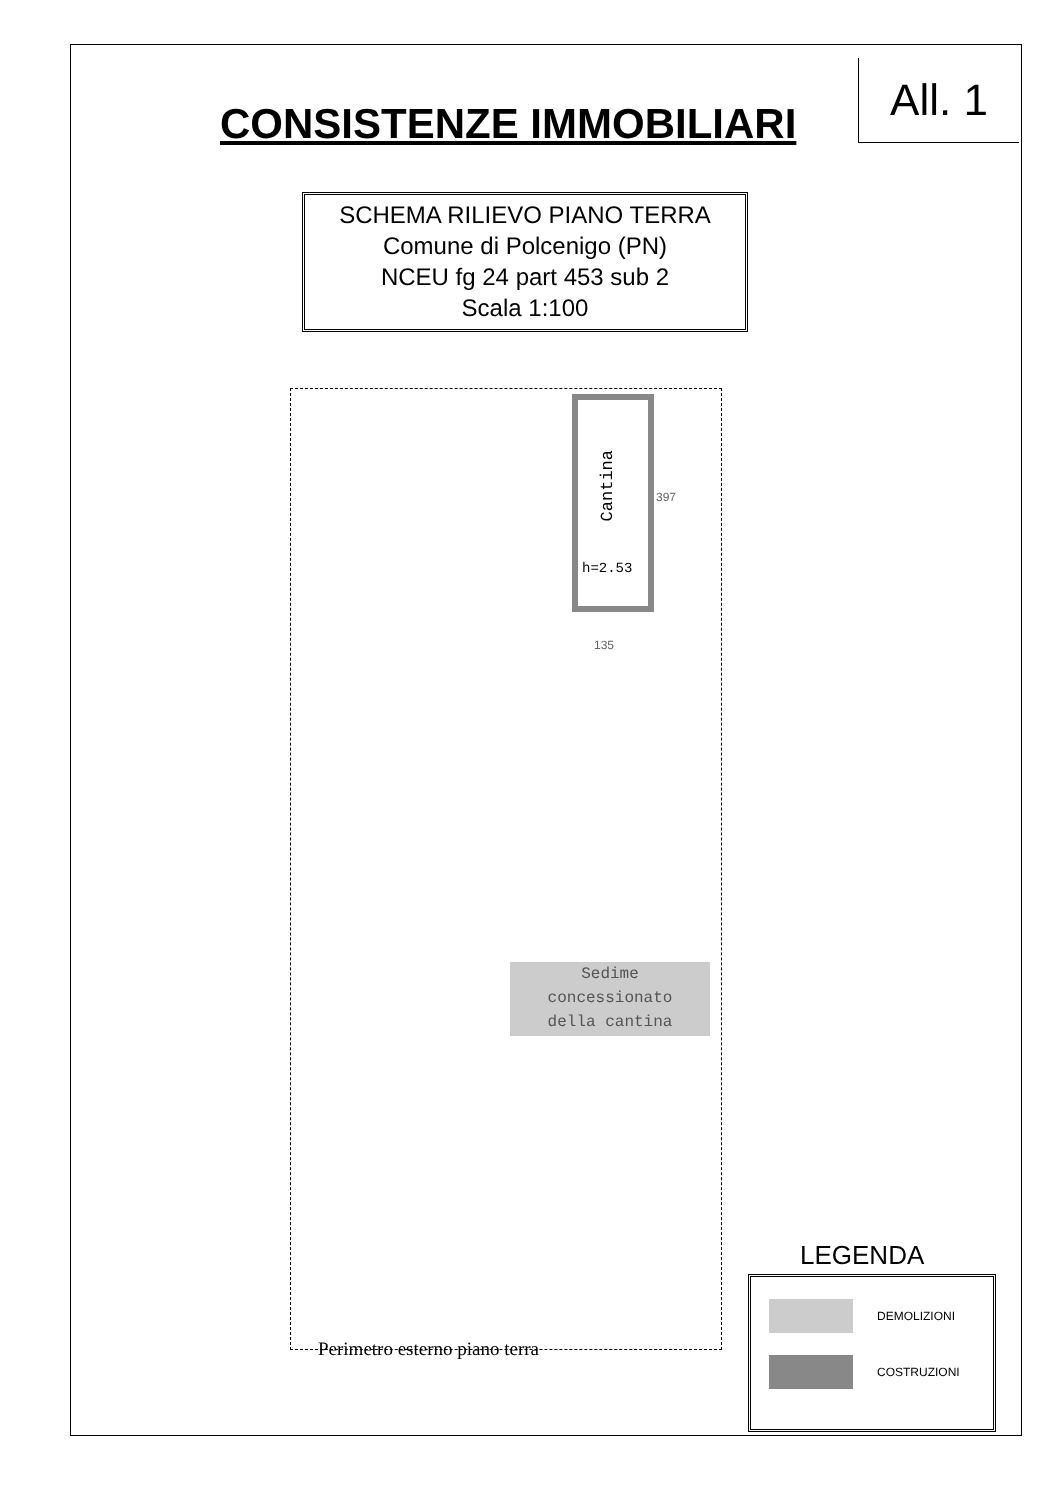All. 1
CONSISTENZE IMMOBILIARI
SCHEMA RILIEVO PIANO TERRA
Comune di Polcenigo (PN)
NCEU fg 24 part 453 sub 2
Scala 1:100
Cantina
h=2.53
397
135
Sedime
concessionato
della cantina
Perimetro esterno piano terra
LEGENDA
DEMOLIZIONI
COSTRUZIONI